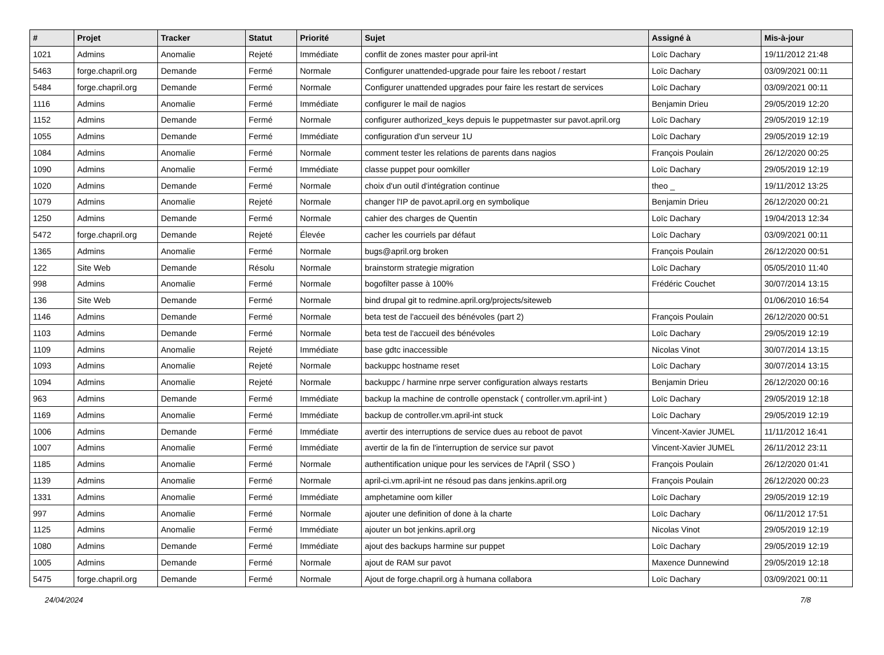| # | Projet | Tracker | Statut | Priorité | Sujet | Assigné à | Mis-à-jour |
| --- | --- | --- | --- | --- | --- | --- | --- |
| 1021 | Admins | Anomalie | Rejeté | Immédiate | conflit de zones master pour april-int | Loïc Dachary | 19/11/2012 21:48 |
| 5463 | forge.chapril.org | Demande | Fermé | Normale | Configurer unattended-upgrade pour faire les reboot / restart | Loïc Dachary | 03/09/2021 00:11 |
| 5484 | forge.chapril.org | Demande | Fermé | Normale | Configurer unattended upgrades pour faire les restart de services | Loïc Dachary | 03/09/2021 00:11 |
| 1116 | Admins | Anomalie | Fermé | Immédiate | configurer le mail de nagios | Benjamin Drieu | 29/05/2019 12:20 |
| 1152 | Admins | Demande | Fermé | Normale | configurer authorized_keys depuis le puppetmaster sur pavot.april.org | Loïc Dachary | 29/05/2019 12:19 |
| 1055 | Admins | Demande | Fermé | Immédiate | configuration d'un serveur 1U | Loïc Dachary | 29/05/2019 12:19 |
| 1084 | Admins | Anomalie | Fermé | Normale | comment tester les relations de parents dans nagios | François Poulain | 26/12/2020 00:25 |
| 1090 | Admins | Anomalie | Fermé | Immédiate | classe puppet pour oomkiller | Loïc Dachary | 29/05/2019 12:19 |
| 1020 | Admins | Demande | Fermé | Normale | choix d'un outil d'intégration continue | theo _ | 19/11/2012 13:25 |
| 1079 | Admins | Anomalie | Rejeté | Normale | changer l'IP de pavot.april.org en symbolique | Benjamin Drieu | 26/12/2020 00:21 |
| 1250 | Admins | Demande | Fermé | Normale | cahier des charges de Quentin | Loïc Dachary | 19/04/2013 12:34 |
| 5472 | forge.chapril.org | Demande | Rejeté | Élevée | cacher les courriels par défaut | Loïc Dachary | 03/09/2021 00:11 |
| 1365 | Admins | Anomalie | Fermé | Normale | bugs@april.org broken | François Poulain | 26/12/2020 00:51 |
| 122 | Site Web | Demande | Résolu | Normale | brainstorm strategie migration | Loïc Dachary | 05/05/2010 11:40 |
| 998 | Admins | Anomalie | Fermé | Normale | bogofilter passe à 100% | Frédéric Couchet | 30/07/2014 13:15 |
| 136 | Site Web | Demande | Fermé | Normale | bind drupal git to redmine.april.org/projects/siteweb | | 01/06/2010 16:54 |
| 1146 | Admins | Demande | Fermé | Normale | beta test de l'accueil des bénévoles (part 2) | François Poulain | 26/12/2020 00:51 |
| 1103 | Admins | Demande | Fermé | Normale | beta test de l'accueil des bénévoles | Loïc Dachary | 29/05/2019 12:19 |
| 1109 | Admins | Anomalie | Rejeté | Immédiate | base gdtc inaccessible | Nicolas Vinot | 30/07/2014 13:15 |
| 1093 | Admins | Anomalie | Rejeté | Normale | backuppc hostname reset | Loïc Dachary | 30/07/2014 13:15 |
| 1094 | Admins | Anomalie | Rejeté | Normale | backuppc / harmine nrpe server configuration always restarts | Benjamin Drieu | 26/12/2020 00:16 |
| 963 | Admins | Demande | Fermé | Immédiate | backup la machine de controlle openstack ( controller.vm.april-int ) | Loïc Dachary | 29/05/2019 12:18 |
| 1169 | Admins | Anomalie | Fermé | Immédiate | backup de controller.vm.april-int stuck | Loïc Dachary | 29/05/2019 12:19 |
| 1006 | Admins | Demande | Fermé | Immédiate | avertir des interruptions de service dues au reboot de pavot | Vincent-Xavier JUMEL | 11/11/2012 16:41 |
| 1007 | Admins | Anomalie | Fermé | Immédiate | avertir de la fin de l'interruption de service sur pavot | Vincent-Xavier JUMEL | 26/11/2012 23:11 |
| 1185 | Admins | Anomalie | Fermé | Normale | authentification unique pour les services de l'April ( SSO ) | François Poulain | 26/12/2020 01:41 |
| 1139 | Admins | Anomalie | Fermé | Normale | april-ci.vm.april-int ne résoud pas dans jenkins.april.org | François Poulain | 26/12/2020 00:23 |
| 1331 | Admins | Anomalie | Fermé | Immédiate | amphetamine oom killer | Loïc Dachary | 29/05/2019 12:19 |
| 997 | Admins | Anomalie | Fermé | Normale | ajouter une definition of done à la charte | Loïc Dachary | 06/11/2012 17:51 |
| 1125 | Admins | Anomalie | Fermé | Immédiate | ajouter un bot jenkins.april.org | Nicolas Vinot | 29/05/2019 12:19 |
| 1080 | Admins | Demande | Fermé | Immédiate | ajout des backups harmine sur puppet | Loïc Dachary | 29/05/2019 12:19 |
| 1005 | Admins | Demande | Fermé | Normale | ajout de RAM sur pavot | Maxence Dunnewind | 29/05/2019 12:18 |
| 5475 | forge.chapril.org | Demande | Fermé | Normale | Ajout de forge.chapril.org à humana collabora | Loïc Dachary | 03/09/2021 00:11 |
24/04/2024 7/8